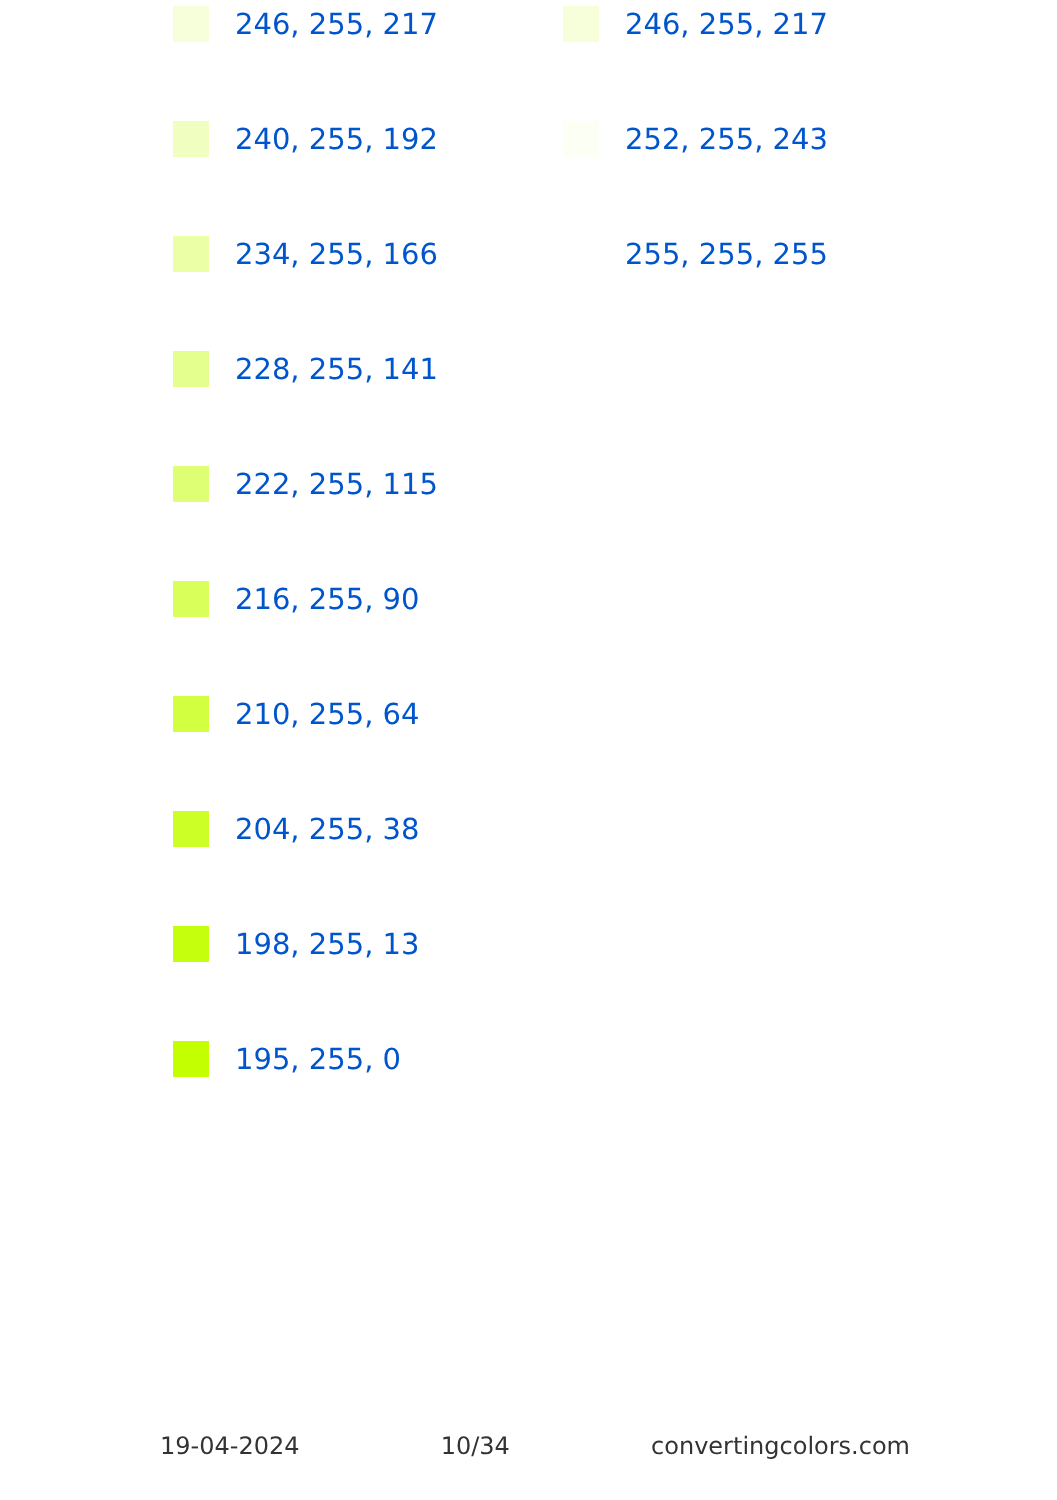246, 255, 217
240, 255, 192
234, 255, 166
228, 255, 141
222, 255, 115
216, 255, 90
210, 255, 64
204, 255, 38
198, 255, 13
195, 255, 0
246, 255, 217
252, 255, 243
255, 255, 255
19-04-2024 10/34 convertingcolors.com